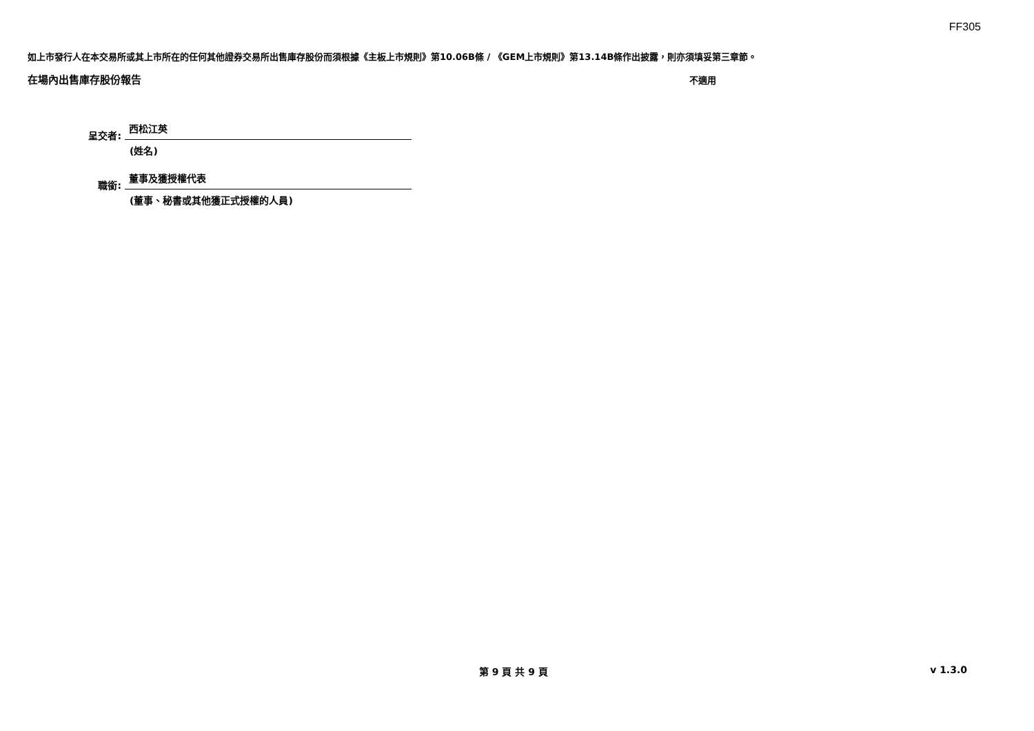FF305
如上市發行人在本交易所或其上市所在的任何其他證券交易所出售庫存股份而須根據《主板上市規則》第10.06B條 / 《GEM上市規則》第13.14B條作出披露，則亦須填妥第三章節。
在場內出售庫存股份報告 不適用
呈交者: 西松江英
(姓名)
職銜: 董事及獲授權代表
(董事、秘書或其他獲正式授權的人員)
第 9 頁 共 9 頁 v 1.3.0